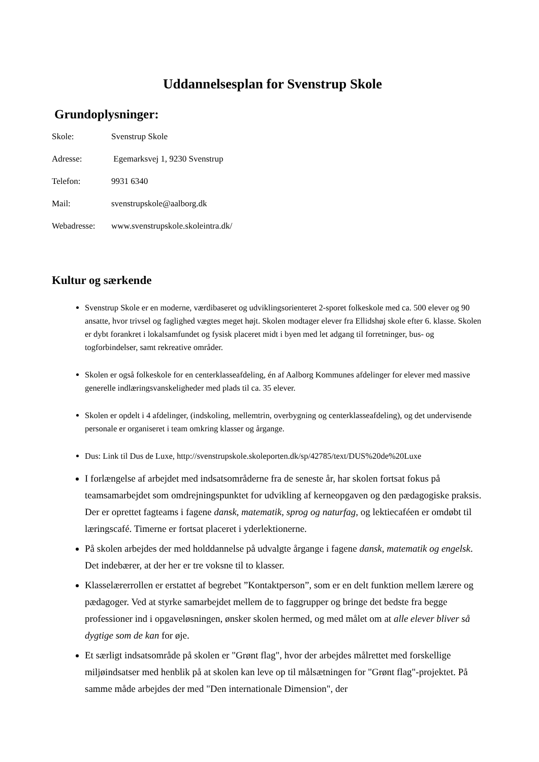Uddannelsesplan for Svenstrup Skole
Grundoplysninger:
Skole: Svenstrup Skole
Adresse: Egemarksvej 1, 9230 Svenstrup
Telefon: 9931 6340
Mail: svenstrupskole@aalborg.dk
Webadresse: www.svenstrupskole.skoleintra.dk/
Kultur og særkende
Svenstrup Skole er en moderne, værdibaseret og udviklingsorienteret 2-sporet folkeskole med ca. 500 elever og 90 ansatte, hvor trivsel og faglighed vægtes meget højt. Skolen modtager elever fra Ellidshøj skole efter 6. klasse. Skolen er dybt forankret i lokalsamfundet og fysisk placeret midt i byen med let adgang til forretninger, bus- og togforbindelser, samt rekreative områder.
Skolen er også folkeskole for en centerklasseafdeling, én af Aalborg Kommunes afdelinger for elever med massive generelle indlæringsvanskeligheder med plads til ca. 35 elever.
Skolen er opdelt i 4 afdelinger, (indskoling, mellemtrin, overbygning og centerklasseafdeling), og det undervisende personale er organiseret i team omkring klasser og årgange.
Dus: Link til Dus de Luxe, http://svenstrupskole.skoleporten.dk/sp/42785/text/DUS%20de%20Luxe
I forlængelse af arbejdet med indsatsområderne fra de seneste år, har skolen fortsat fokus på teamsamarbejdet som omdrejningspunktet for udvikling af kerneopgaven og den pædagogiske praksis. Der er oprettet fagteams i fagene dansk, matematik, sprog og naturfag, og lektiecaféen er omdøbt til læringscafé. Timerne er fortsat placeret i yderlektionerne.
På skolen arbejdes der med holddannelse på udvalgte årgange i fagene dansk, matematik og engelsk. Det indebærer, at der her er tre voksne til to klasser.
Klasselærerrollen er erstattet af begrebet ”Kontaktperson”, som er en delt funktion mellem lærere og pædagoger. Ved at styrke samarbejdet mellem de to faggrupper og bringe det bedste fra begge professioner ind i opgaveløsningen, ønsker skolen hermed, og med målet om at alle elever bliver så dygtige som de kan for øje.
Et særligt indsatsområde på skolen er "Grønt flag", hvor der arbejdes målrettet med forskellige miljøindsatser med henblik på at skolen kan leve op til målsætningen for "Grønt flag"-projektet. På samme måde arbejdes der med "Den internationale Dimension", der